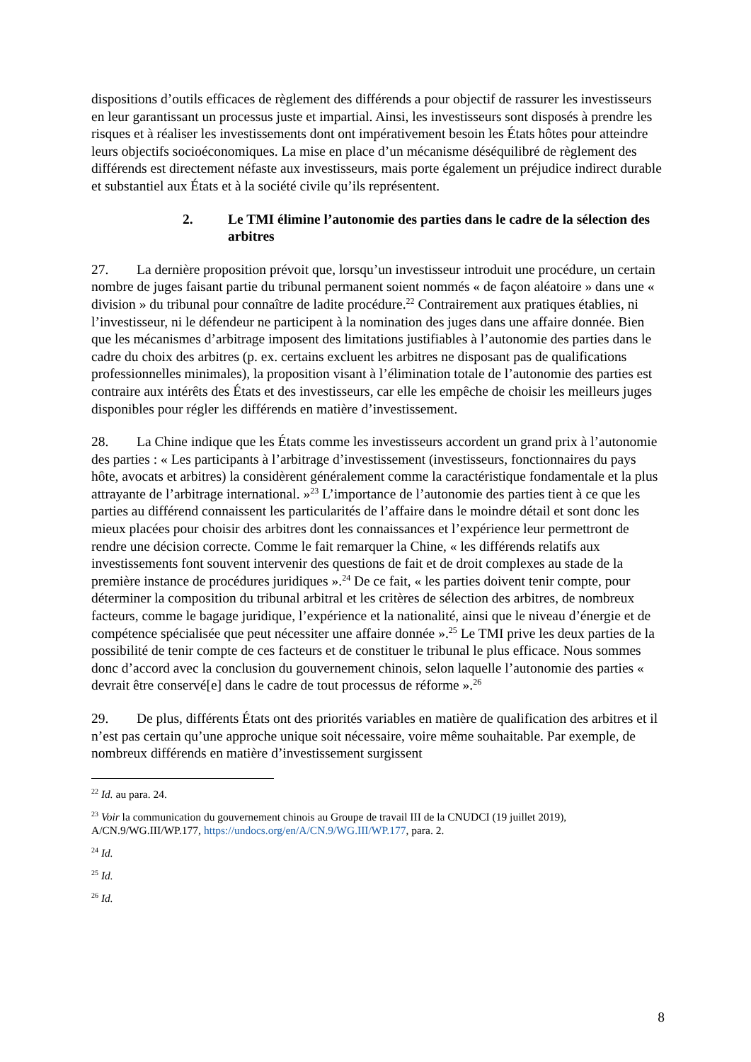dispositions d’outils efficaces de règlement des différends a pour objectif de rassurer les investisseurs en leur garantissant un processus juste et impartial. Ainsi, les investisseurs sont disposés à prendre les risques et à réaliser les investissements dont ont impérativement besoin les États hôtes pour atteindre leurs objectifs socioéconomiques. La mise en place d’un mécanisme déséquilibré de règlement des différends est directement néfaste aux investisseurs, mais porte également un préjudice indirect durable et substantiel aux États et à la société civile qu’ils représentent.
2. Le TMI élimine l’autonomie des parties dans le cadre de la sélection des arbitres
27. La dernière proposition prévoit que, lorsqu’un investisseur introduit une procédure, un certain nombre de juges faisant partie du tribunal permanent soient nommés « de façon aléatoire » dans une « division » du tribunal pour connaître de ladite procédure.<sup>22</sup> Contrairement aux pratiques établies, ni l’investisseur, ni le défendeur ne participent à la nomination des juges dans une affaire donnée. Bien que les mécanismes d’arbitrage imposent des limitations justifiables à l’autonomie des parties dans le cadre du choix des arbitres (p. ex. certains excluent les arbitres ne disposant pas de qualifications professionnelles minimales), la proposition visant à l’élimination totale de l’autonomie des parties est contraire aux intérêts des États et des investisseurs, car elle les empêche de choisir les meilleurs juges disponibles pour régler les différends en matière d’investissement.
28. La Chine indique que les États comme les investisseurs accordent un grand prix à l’autonomie des parties : « Les participants à l’arbitrage d’investissement (investisseurs, fonctionnaires du pays hôte, avocats et arbitres) la considèrent généralement comme la caractéristique fondamentale et la plus attrayante de l’arbitrage international. »<sup>23</sup> L’importance de l’autonomie des parties tient à ce que les parties au différend connaissent les particularités de l’affaire dans le moindre détail et sont donc les mieux placées pour choisir des arbitres dont les connaissances et l’expérience leur permettront de rendre une décision correcte. Comme le fait remarquer la Chine, « les différends relatifs aux investissements font souvent intervenir des questions de fait et de droit complexes au stade de la première instance de procédures juridiques ».<sup>24</sup> De ce fait, « les parties doivent tenir compte, pour déterminer la composition du tribunal arbitral et les critères de sélection des arbitres, de nombreux facteurs, comme le bagage juridique, l’expérience et la nationalité, ainsi que le niveau d’énergie et de compétence spécialisée que peut nécessiter une affaire donnée ».<sup>25</sup> Le TMI prive les deux parties de la possibilité de tenir compte de ces facteurs et de constituer le tribunal le plus efficace. Nous sommes donc d’accord avec la conclusion du gouvernement chinois, selon laquelle l’autonomie des parties « devrait être conservé[e] dans le cadre de tout processus de réforme ».<sup>26</sup>
29. De plus, différents États ont des priorités variables en matière de qualification des arbitres et il n’est pas certain qu’une approche unique soit nécessaire, voire même souhaitable. Par exemple, de nombreux différends en matière d’investissement surgissent
<sup>22</sup> Id. au para. 24.
<sup>23</sup> Voir la communication du gouvernement chinois au Groupe de travail III de la CNUDCI (19 juillet 2019), A/CN.9/WG.III/WP.177, https://undocs.org/en/A/CN.9/WG.III/WP.177, para. 2.
<sup>24</sup> Id.
<sup>25</sup> Id.
<sup>26</sup> Id.
8